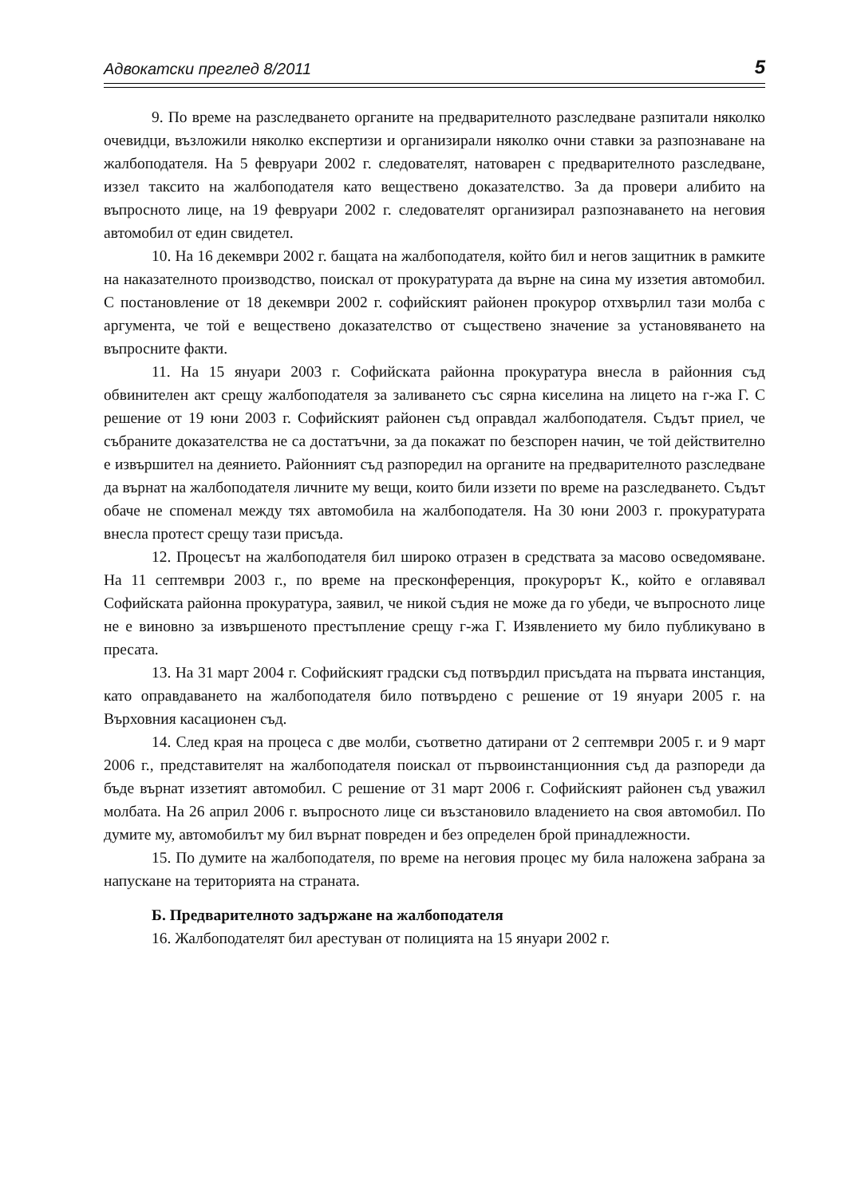Адвокатски преглед 8/2011 5
9. По време на разследването органите на предварителното разследване разпитали няколко очевидци, възложили няколко експертизи и организирали няколко очни ставки за разпознаване на жалбоподателя. На 5 февруари 2002 г. следователят, натоварен с предварителното разследване, иззел таксито на жалбоподателя като веществено доказателство. За да провери алибито на въпросното лице, на 19 февруари 2002 г. следователят организирал разпознаването на неговия автомобил от един свидетел.
10. На 16 декември 2002 г. бащата на жалбоподателя, който бил и негов защитник в рамките на наказателното производство, поискал от прокуратурата да върне на сина му иззетия автомобил. С постановление от 18 декември 2002 г. софийският районен прокурор отхвърлил тази молба с аргумента, че той е веществено доказателство от съществено значение за установяването на въпросните факти.
11. На 15 януари 2003 г. Софийската районна прокуратура внесла в районния съд обвинителен акт срещу жалбоподателя за заливането със сярна киселина на лицето на г-жа Г. С решение от 19 юни 2003 г. Софийският районен съд оправдал жалбоподателя. Съдът приел, че събраните доказателства не са достатъчни, за да покажат по безспорен начин, че той действително е извършител на деянието. Районният съд разпоредил на органите на предварителното разследване да върнат на жалбоподателя личните му вещи, които били иззети по време на разследването. Съдът обаче не споменал между тях автомобила на жалбоподателя. На 30 юни 2003 г. прокуратурата внесла протест срещу тази присъда.
12. Процесът на жалбоподателя бил широко отразен в средствата за масово осведомяване. На 11 септември 2003 г., по време на пресконференция, прокурорът К., който е оглавявал Софийската районна прокуратура, заявил, че никой съдия не може да го убеди, че въпросното лице не е виновно за извършеното престъпление срещу г-жа Г. Изявлението му било публикувано в пресата.
13. На 31 март 2004 г. Софийският градски съд потвърдил присъдата на първата инстанция, като оправдаването на жалбоподателя било потвърдено с решение от 19 януари 2005 г. на Върховния касационен съд.
14. След края на процеса с две молби, съответно датирани от 2 септември 2005 г. и 9 март 2006 г., представителят на жалбоподателя поискал от първоинстанционния съд да разпореди да бъде върнат иззетият автомобил. С решение от 31 март 2006 г. Софийският районен съд уважил молбата. На 26 април 2006 г. въпросното лице си възстановило владението на своя автомобил. По думите му, автомобилът му бил върнат повреден и без определен брой принадлежности.
15. По думите на жалбоподателя, по време на неговия процес му била наложена забрана за напускане на територията на страната.
Б. Предварителното задържане на жалбоподателя
16. Жалбоподателят бил арестуван от полицията на 15 януари 2002 г.